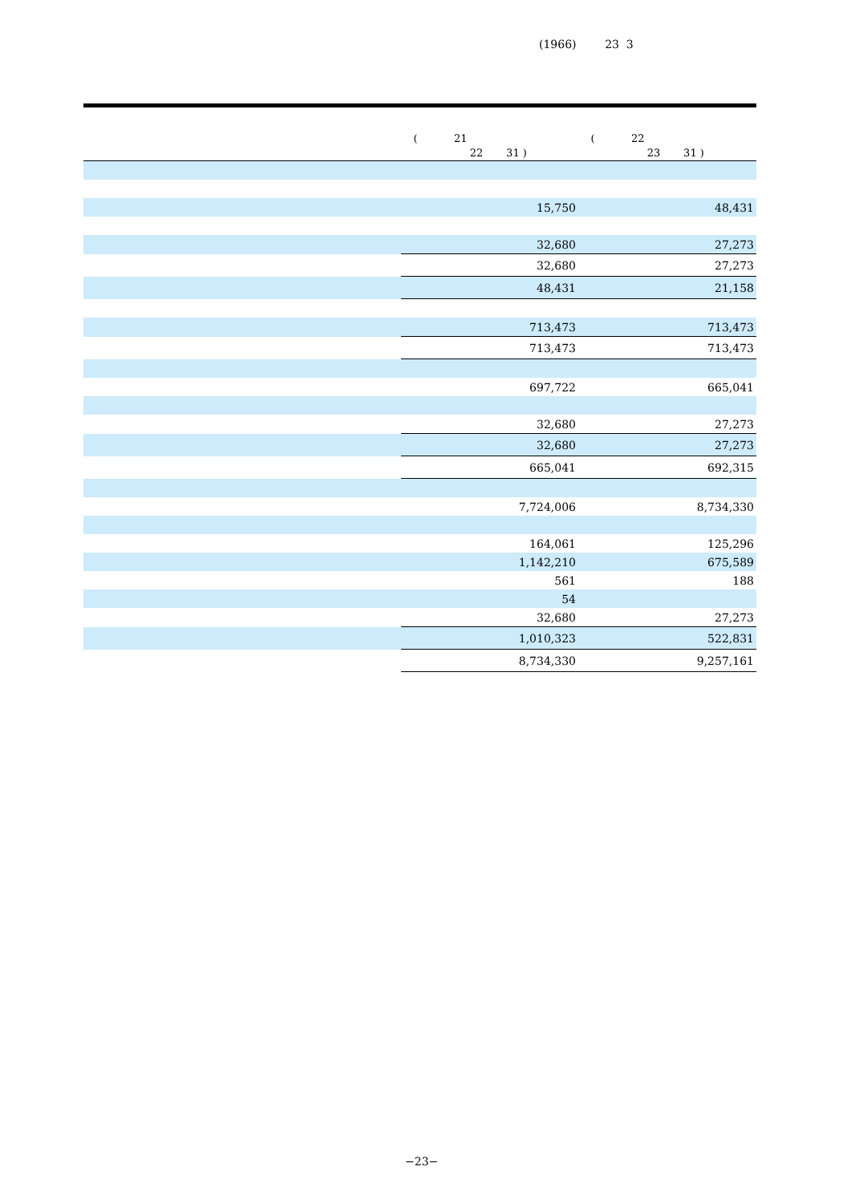(1966) 23 3
| | ( 21 22 31 ) | ( 22 23 31 ) |
| --- | --- | --- |
| | 15,750 | 48,431 |
| | 32,680 | 27,273 |
| | 32,680 | 27,273 |
| | 48,431 | 21,158 |
| | 713,473 | 713,473 |
| | 713,473 | 713,473 |
| | 697,722 | 665,041 |
| | 32,680 | 27,273 |
| | 32,680 | 27,273 |
| | 665,041 | 692,315 |
| | 7,724,006 | 8,734,330 |
| | 164,061 | 125,296 |
| | 1,142,210 | 675,589 |
| | 561 | 188 |
| | 54 | |
| | 32,680 | 27,273 |
| | 1,010,323 | 522,831 |
| | 8,734,330 | 9,257,161 |
−23−